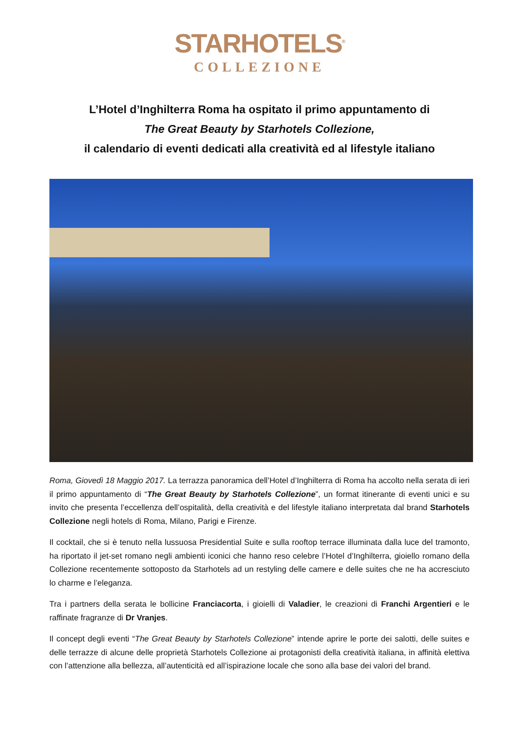STARHOTELS<sup>®</sup>
COLLEZIONE
L’Hotel d’Inghilterra Roma ha ospitato il primo appuntamento di
The Great Beauty by Starhotels Collezione,
il calendario di eventi dedicati alla creatività ed al lifestyle italiano
Roma, Giovedì 18 Maggio 2017. La terrazza panoramica dell’Hotel d’Inghilterra di Roma ha accolto nella serata di ieri il primo appuntamento di “The Great Beauty by Starhotels Collezione”, un format itinerante di eventi unici e su invito che presenta l’eccellenza dell’ospitalità, della creatività e del lifestyle italiano interpretata dal brand Starhotels Collezione negli hotels di Roma, Milano, Parigi e Firenze.
Il cocktail, che si è tenuto nella lussuosa Presidential Suite e sulla rooftop terrace illuminata dalla luce del tramonto, ha riportato il jet-set romano negli ambienti iconici che hanno reso celebre l’Hotel d’Inghilterra, gioiello romano della Collezione recentemente sottoposto da Starhotels ad un restyling delle camere e delle suites che ne ha accresciuto lo charme e l’eleganza.
Tra i partners della serata le bollicine Franciacorta, i gioielli di Valadier, le creazioni di Franchi Argentieri e le raffinate fragranze di Dr Vranjes.
Il concept degli eventi “The Great Beauty by Starhotels Collezione” intende aprire le porte dei salotti, delle suites e delle terrazze di alcune delle proprietà Starhotels Collezione ai protagonisti della creatività italiana, in affinità elettiva con l’attenzione alla bellezza, all’autenticità ed all’ispirazione locale che sono alla base dei valori del brand.